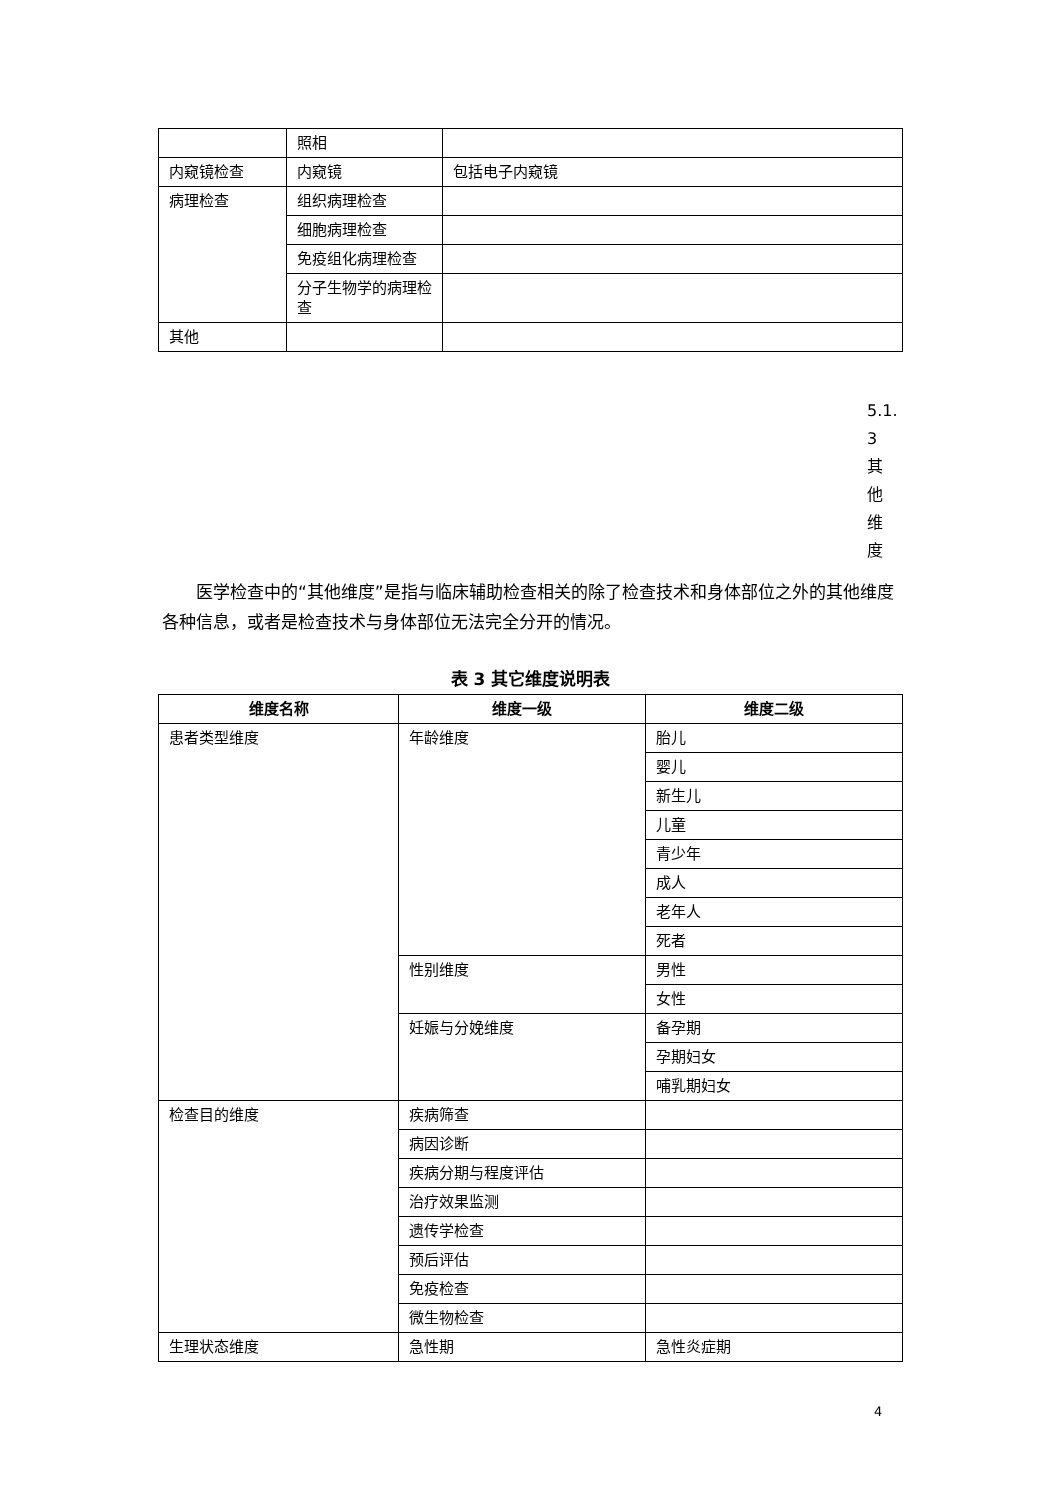| | 照相 | |
| 内窥镜检查 | 内窥镜 | 包括电子内窥镜 |
| 病理检查 | 组织病理检查 | |
| | 细胞病理检查 | |
| | 免疫组化病理检查 | |
| | 分子生物学的病理检查 | |
| 其他 | | |
5.1.
3
其
他
维
度
医学检查中的“其他维度”是指与临床辅助检查相关的除了检查技术和身体部位之外的其他维度各种信息，或者是检查技术与身体部位无法完全分开的情况。
表 3 其它维度说明表
| 维度名称 | 维度一级 | 维度二级 |
| --- | --- | --- |
| 患者类型维度 | 年龄维度 | 胎儿 |
| | | 婴儿 |
| | | 新生儿 |
| | | 儿童 |
| | | 青少年 |
| | | 成人 |
| | | 老年人 |
| | | 死者 |
| | 性别维度 | 男性 |
| | | 女性 |
| | 妊娠与分娩维度 | 备孕期 |
| | | 孕期妇女 |
| | | 哺乳期妇女 |
| 检查目的维度 | 疾病筛查 | |
| | 病因诊断 | |
| | 疾病分期与程度评估 | |
| | 治疗效果监测 | |
| | 遗传学检查 | |
| | 预后评估 | |
| | 免疫检查 | |
| | 微生物检查 | |
| 生理状态维度 | 急性期 | 急性炎症期 |
4